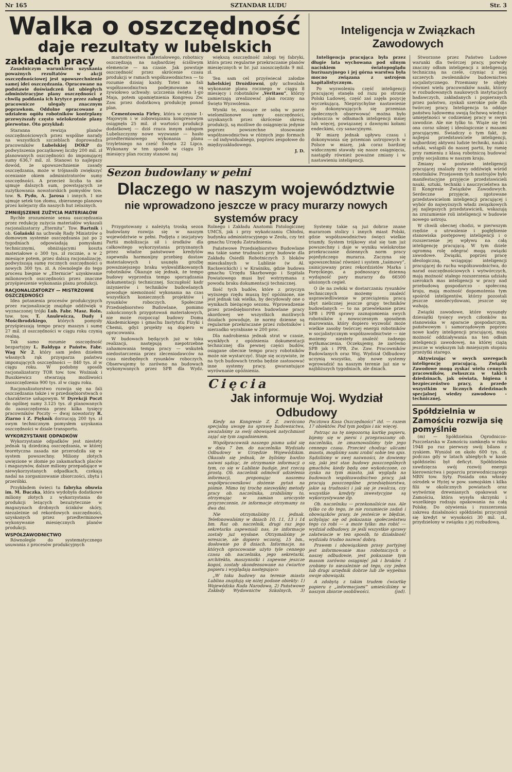Nr 165 SZTANDAR LUDU Str. 3
Walka o oszczędność
daje rezultaty w lubelskich
zakładach pracy
Zasadniczym warunkiem uzyskania poważnych rezultatów w akcji oszczędnościowej jest upowszechnienie samej idei oszczędzania. Opracowane na podstawie doświadczeń lat ubiegłych administracyjne plany oszczędności z chwilą poddania ich krytyce przez załogi pracownicze ulegały znacznym poprawkom. Oddolne opracowane z udziałem ogółu robotników kontrplany przewyższały często wielokrotnie plany pierwotne. Oto przykład:
Staranna rewizja planów oszczędnościowych przez wspólne narady na wszystkich szczeblach doprowadza pracowników Lubelskiej DOKP do podwyższenia początkowej liczby 200 mil. zł planowanych oszczędności do imponującej sumy 636,7 mil. zł. Stanowi to najlepszy dowód, że upowszechnienie zasady oszczędzania, może w trójnasób zwiększyć ocenianie okiem administratorów sumy oszczędności. A przecież liczba ta nie ujmuje dalszych sum, powstających ze zużytkowania nowatorskich pomysłów tow. tow. S. Pydo, A. Jarosa i innych. I nie ujmuje setek ton złomu, zbieranego planowo przez kolejarzy dla naszych hut żelaznych.
ZMNIEJSZENIE ZUŻYCIA MATERIAŁÓW
Rychłe zrozumienie sensu oszczędzania przez redukcję zużycia materiałów wykazali racjonalizatorzy „Eternitu”. Tow. Bartnik i ob. Golański na uchwałę Rady Ministrów o domowym systemie oszczędzania już po 2 tygodniach odpowiadają pomysłami technicznymi, obniżającymi koszta materiałowe o 300 tys. zł rocznie, a w 2 miesiące potem, przez dalszą racjonalizację, podwyższają sumę rocznych oszczędności o nowych 300 tys. zł. A równolegle do tego procesu biegnie w „Eternicie” uzyskiwanie milionowych oszczędności przez znaczne przyśpieszenie wykonania planu produkcji.
RACJONALIZATORZY — MISTRZOWIE OSZCZĘDNOŚCI
Idea potanienia procesów produkcyjnych przez racjonalizację znajduje oddźwięk u wyznaczonej trójki Lub. Fabr. Masz. Roln. tow. tow. T. Anulewicza, Dudy i Mościbrodzkiego, których pomysły przyśpieszają tempo pracy maszyn i sumę 27 mil. zł oszczędności w ciągu roku czynią realną.
Tak samo rozumie oszczędność bezpartyjny L. Baldyga z Państw. Fabr. Wag Nr 2, który sam jeden dziełem własnych rąk przysparza państwu imponujących oszczędności — 840 tys. zł w ciągu roku. W podobny sposób racjonalizatorzy TOR tow. tow. Woźniak i Buszkiewicz stwarzają możliwości zaoszczędzenia 900 tys. zł w ciągu roku.
Racjonalizatorstwo rozwija się na fali oszczędzania także i w przedsiębiorstwach o charakterze usługowym. W Dyrekcji Poczt do ogólnej sumy 3.125 tys. zł planowanych do zaoszczędzenia przez kilka tysięcy pracowników Poczty — dwaj nowatorzy R. Ziarno i Z. Piękník dorzucają 200 tys. zł swym technicznym pomysłem uzyskania oszczędności w dziale transportu.
WYKORZYSTANIE ODPADKÓW
Wykorzystanie odpadków jest niestety jednak tą dziedziną oszczędzania, w której teoretyczna zasada nie przerodziła się w system powszechny. Miliony złotych uwięzione w złomie po zakamarkach placów i magazynów, dalsze miliony przepadające w niewykorzystanych odpadkach, czekają nadal na zorganizowanie zbiorczości, zbytu i przeróbki.
Przykładem świeci tu fabryka obuwia im. M. Buczka, która wydobyła dodatkowe miliony złotych z wykorzystania do produkcji leżących bezużytecznie w magazynach drobnych ścinków skóry, niezależnie od rekordowych oszczędności, uzyskanych przez przedterminowe wykonywanie miesięcznych planów produkcji.
WSPÓŁZAWODNICTWO
Równolegle do systematycznego usuwania z procesów produkcyjnych
marnotrawstwa materiałowego, robotnicy oszczędzają na najbardziej ściśliwym elemencie — na czasie. Jak powstaje oszczędność przez skrócenie czasu produkcji w ramach współzawodnictwa — to rozumie dzisiaj każdy. Toteż na fali współzawodnictwa podejmowane są żywiołowo uchwały: uczczenia święta 1-go Maja, potem upamiętnienia Kongresu Zw. Zaw. przez dodatkową produkcję ponad plan.
Cementownia Firley, która w czynie 1-Majowym i w zobowiązaniu kongresowym osiągnęła 25 mil. zł wartości produkcji dodatkowej — dziś rzuca innym załogom Lubelszczyzny nowe wyzwanie — hasło przedterminowego wykonania planu trzyletniego na cześć Święta 22 Lipca. Wykonany w ten sposób w ciągu 10 miesięcy plan roczny stanowi naj
większą oszczędność załogi tej fabryki, która przez regularne przekraczanie planów miesięcznych w br. już zaoszczędziła 9 mil. zł.
Ten sam cel przyświecał załodze lubelskiej Drożdżowni, gdy uchwalała wykonanie planu rocznego w ciągu 8 miesięcy i robotników „Veritasu”, którzy zamierzają zrealizować plan roczny na Święto Wyzwolenia.
Wyniki te, niosące ze sobą w parze wielomilionowe sumy oszczędności, uzyskanych przez skrócenie okresu produkcji, są możliwe do osiągnięcia jedynie poprzez powszechne stosowanie współzawodnictwa w różnych jego formach — od indywidualnego, poprzez zespołowe do międzyzakładowego.
J. D.
Inteligencja w Związkach Zawodowych
Inteligencja pracująca była przez długie lata wychowana pod silnym naciskiem światopoglądu burżuazyjnego i jej górna warstwa była mocno związana z ustrojem kapitalistycznym.
Po wyzwoleniu część inteligencji pracującej stanęła od razu po stronie Polski Ludowej, część zaś zajęła pozycję wyczekującą. Nieprzychylne nastawienie do dokonywujących się przemian społecznych obserwować można było zwłaszcza w odłamach inteligencji mniej lub więcej, powiązanej z dawnymi kołami endeckimi, czy sanacyjnymi.
W miarę jednak upływu czasu i dokonywania się przemian ustrojowych w Polsce w miarę, jak coraz bardziej widocznymi stawały się nasze osiągnięcia, nastąpiły również poważne zmiany i w nastawieniu inteligencji.
Stworzone przez Państwo Ludowe warunki dla twórczej pracy, porwały znaczny odłam inteligencji z inteligencją techniczną na czele, czyniąc z niej szczerych zwolenników budownictwa socjalistycznego. Przemiany te objęły również wielu pracowników nauki, którzy w rozbudowanych naukowych instytucjach badawczych, zakładanych i popieranych przez państwo, zyskali szerokie pole dla twórczej pracy. Inteligencja ta oddaje państwu ludowemu swoją fachową wiedzę i umiejętności w codziennej pracy w swym zawodzie. Ale nie tylko to. Wiąże się też ona coraz silniej i ideologicznie z masami pracującymi. Świadczy o tym fakt, że najlepsi przedstawiciele inteligencji, najbardziej aktywni ludzie techniki, nauki i sztuki, wstąpili do naszej partii, by ramię przy ramieniu z klasą robotniczą budować zręby socjalizmu w naszym kraju.
Zmiany w postawie inteligencji pracującej znalazły żywy oddźwięk wśród robotników. Przejawem tych nastrojów było manifestacyjne przyjęcie przedstawicieli nauki, sztuki, techniki i nauczycielstwa na II Kongresie Związków Zawodowych. Serdeczne przyjęcie, zgotowane przedstawicielom inteligencji pracującej i wybór do najwyższych władz związkowych jej najlepszych przedstawicieli, wskazują na zrozumienie roli inteligencji w budowie nowego ustroju.
W chwili obecnej chodzi, w pierwszym rzędzie o utrwalenie i pogłębienie stanowiska postępowej inteligencji i o rozszerzenie jej wpływu na całą inteligencję pracującą. W tym dziele ogromną rolę odegrać mogą związki zawodowe. Związki, poprzez pracę ideologiczną, wciągając inteligencji pracującej do ruchu współzawodnictwa, do narad oszczędnościowych i wytwórczych, mają możność stałego rozszerzenia udziału szerokich mas inteligencji w pracy nad przebudową gospodarczo - społeczną kraju, mają możność dopomożenia tym spośród inteligentów, którzy pozostali jeszcze niezdecydowani, jeszcze się wahają.
Związki zawodowe, które wysunęły dziesiątki tysięcy swych członków na stanowiska w aparacie gospodarczym, państwowym i samorządowym poprzez nowe kadry inteligencji pracującej, mają możność oddziaływania na ten odłam inteligencji zawodowej, na której ciążą jeszcze w większym lub mniejszym stopniu przeżytki starego.
Aktywizując w swych szeregach inteligencję pracującą, Związki Zawodowe mogą zyskać wielu cennych pracowników, zwłaszcza w takich dziedzinach, jak oświata, higiena i bezpieczeństwo pracy, a przede wszystkim w licznych dziedzinach specjalnej wiedzy zawodowo - technicznej.
Spółdzielnia w Zamościu rozwija się pomyślnie
(m) — Spółdzielnia Ogrodniczo-Pszczelarska w Zamościu zamknęła w roku 1948 po raz pierwszy swój bilans z zyskiem. Wyniósł on około 600 tys. zł, podczas gdy w latach ubiegłych w kasie spółdzielni był deficyt. Spółdzielnia zawdzięcza swój rozwój energii kierownictwa i poparciu przewodniczącego MRN tow. Syty. Posiada ona własny ośrodek w Hyżej w pow. zamojskim i kilka filii w okolicznych powiatach oraz wytwórnię drewnianych opakowań w Zamościu, która wysyła skrzynki i wszelkiego rodzaju opakowania na całą Polskę. Do ożywienia i rozszerzenia zakresu działalności spółdzielni przyczynił się kredyt w wysokości 30 mil. zł., przydzielony w związku z jej rozbudową.
Sezon budowlany w pełni
Dlaczego w naszym województwie
nie wprowadzono jeszcze w pracy murarzy nowych systemów pracy
Przygotowany z należytą troską sezon budowlany rozwija się w naszym województwie w pełni. Podjęta z inicjatywy Partii mobilizacja sił i środków dla całkowitego wykorzystania przyznanych przez władze państwowe kredytów zapewniła harmonijny przebieg dostaw materiałowych i usunęła groźbę poważniejszego braku wykwalifikowanych robotników. Okazuje się jednak, że tempo budowy wyprzedza tempo sporządzania dokumentacji technicznej. Szczupłość kadr inżynierów i techników budowlanych powoduje niemożność wykonania na czas wszystkich koniecznych projektów i rysunków roboczych. Społeczne Przedsiębiorstwo Budowlane, pomimo zakończonych przygotowań materiałowych, nie może rozpocząć budowy Domu Akademickiego i gmachu Instytutu Fizyki i Chemii, gdyż projekty są dopiero w opracowaniu.
W budowach będących już w toku realizacji, następują niepotrzebne zahamowania tempa pracy — wskutek niedostarczenia przez zleceniodawców na czas niezbędnych rysunków roboczych. Obserwujemy to zarówno na budowach wykonywanych przez SPB dla Wydz. Rolnego i Zakładu Anatomii Patologicznej UMCS, jak i przy wykańczaniu Chłodni, budynku administracyjnego w Zeolu, czy też gmachu Urzędu Zatrudnienia.
Państwowe Przedsiębiorstwo Budowlane ma takie same trudności przy budowie dla Zakładu Osiedli Robotniczych 3 bloków mieszkalnych w Lublinie (w Al. Racławickich) i w Kraśniku, gdzie budowa gmachu Urzędu Skarbowego i Szpitala Powiatowego musi być wstrzymana z powodu braku dokumentacji technicznej.
Ilość tych budów, które z przyczyn wyższego rzędu muszą być opóźnione, nie jest jednak tak wielka, by decydowały one o wynikach bieżącego sezonu. Wprowadzenie przez przedsiębiorstwa budowlane pracy akordowej we wszystkich możliwych działach powoduje, że normy dzienne są regularnie przekraczane przez robotników i nierzadko wyrabiane w 200 proc.
Dla nadrobienia jednak strat w czasie, wynikłych z opóźnienia dokumentacji technicznej dla pewnej części budów, osiągane obecnie tempo pracy robotników może nie wystarczyć. Staje się oczywiste, że na tych budowach trzeba będzie zastosować inne systemy pracy, gwarantujące wyrównanie opóźnienia.
Systemy takie są już dobrze znane murarzom stolicy i innych miast Polski, gdzie współzawodnictwo święci wielkie triumfy. System trójkowy stał się tam już powszechny i daje w wyniku wielokrotne przekraczanie dziennych norm pracy pojedyńczego murarza. Zaczyna się upowszechniać również i system „taśmowy”, zainicjowany przez rekordzistów Marka i Poręckiego, a podnoszący dzienną wydajność pary murarzy do 66500 ułożonych cegieł.
O ile na zwłoki w dostarczaniu rysunków technicznych możemy znaleźć usprawiedliwienie w przeciążeniu pracą zbyt nielicznej jeszcze grupy techników budowlanych — to na przewlekanie przez SPB i PPB sprawy zaznajomienia swych robotników z nowoczesnym sposobem murowania, który dopiero wyzwolić może wielkie zasoby twórczej energii robotników w socjalistycznym współzawodnictwie — nie możemy niestety znaleźć żadnego wytłumaczenia. Oczekujemy, że zarówno SPB jak i PPB, Zw. Zaw. Pracowników Budowlanych oraz Woj. Wydział Odbudowy uczynią wszystko, aby nowe systemy wprowadzić na naszym terenie już nie w najbliższych tygodniach, ale dniach.
Cięcia
Jak informuje Woj. Wydział Odbudowy
Kiedy na Kongresie Z. Z. zwrócono specjalną uwagę na sprawę budownictwa, uważaliśmy za swój obowiązek natychmiast zająć się tym zagadnieniem.
Współpracownik naszego pisma udał się w dniu 7 bm. do naczelnika Wydziału Odbudowy w Urzędzie Wojewódzkim. Okazało się jednak, że byliśmy bardzo naiwni sądząc, że otrzymanie informacji o tym, co się w Lublinie buduje, jest rzeczą prostą. Ob. naczelnik odmówił udzielenia informacji, proponując naszemu współpracownikowi złożenie pytań na piśmie. Mimo tej trochę niezwykłej metody pracy ob. naczelnika, zrobiliśmy to, otrzymując w zamian uroczyste przyrzeczenie, że informacje otrzymamy za dwa dni.
Nie otrzymaliśmy jednak. Telefonowaliśmy w dniach 10, 11, 13 i 14 bm. Raz ob. naczelnik, drugi raz jego sekretarka zapewniali nas, że informacje zostały już wysłane. Otrzymaliśmy je wreszcie, ale dopiero wczoraj, 15 bm., dosłownie po 8 dniach. Informacje, na których opracowanie użyto tyle cennego czasu ob. naczelnika, jego sekretarki, architekta, maszynistki i zapewne jeszcze kogoś, zostały skondensowane na ćwiartce papieru i wyglądają następująco:
„W toku budowy na terenie miasta Lublina znajdują się niżej podane obiekty: 1) Wojewódzka Rada Narodowa, 2) Państwowe Zakłady Wydawnictw Szkolnych, 3) Pocztowa Kasa Oszczędności” itd. — razem 17 obiektów. Pod tym podpis i nic więcej.
Patrząc na tę niepozorną kartkę papieru, bijemy się w piersi i przepraszamy ob. naczelnika, że zmarnowaliśmy tyle jego cennego czasu. Przecież chodząc ulicami miasta, mogliśmy sami zrobić sobie ten spis. Sądziliśmy w swej naiwności, że dowiemy się, jaki jest stan budowy poszczególnych gmachów, kiedy będą one wykończone, co zyska na tym miasto, jak wygląda na budowach współzawodnictwo pracy, jak pracują poszczególne przedsiębiorstwa, jakie są trudności i jak się je zwalcza, czy wszystkie kredyty inwestycyjne są wykorzystywane itp.
Ob. naczelniku — przekonaliście nas. Ale tylko co do tego, że nie rozumiecie zadań i obowiązków prasy, że jesteście w błędzie, uchylając się od pokazania społeczeństwu tego co robi — a może tylko: ma robić — wydział odbudowy, że jeśli wszystkie sprawy załatwiacie w ten sposób, to działalność wydziału trudno nazwać dobrą.
Prawem i obowiązkiem prasy partyjnej jest informowanie mas robotniczych o naszej odbudowie, jest pokazanie tym masom zarówno osiągnięć jak i braków. I zrobimy to niezależnie od tego, czy jeden lub drugi urzędnik dobrze lub źle wypełnia swoje obowiązki.
A zdobytą z takim trudem ćwiartkę papieru z „informacjami” umieściliśmy w naszym zbiorze osobliwości. (jod).